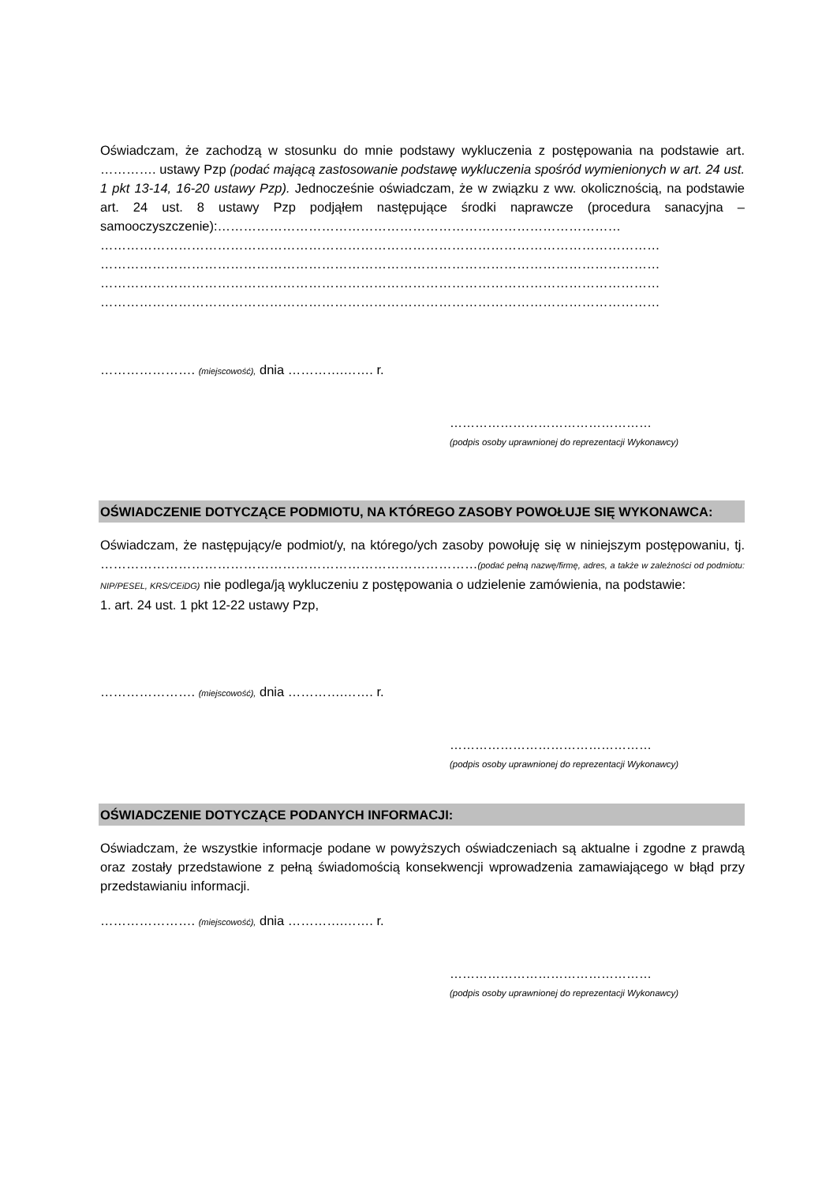Oświadczam, że zachodzą w stosunku do mnie podstawy wykluczenia z postępowania na podstawie art. …………. ustawy Pzp (podać mającą zastosowanie podstawę wykluczenia spośród wymienionych w art. 24 ust. 1 pkt 13-14, 16-20 ustawy Pzp). Jednocześnie oświadczam, że w związku z ww. okolicznością, na podstawie art. 24 ust. 8 ustawy Pzp podjąłem następujące środki naprawcze (procedura sanacyjna – samooczyszczenie):…………………………………………………………………………………
…………………………………………………………………………………………………………………
…………………………………………………………………………………………………………………
…………………………………………………………………………………………………………………
…………………………………………………………………………………………………………………
…………………. (miejscowość), dnia ………….……. r.
…………………………………………
(podpis osoby uprawnionej do reprezentacji Wykonawcy)
OŚWIADCZENIE DOTYCZĄCE PODMIOTU, NA KTÓREGO ZASOBY POWOŁUJE SIĘ WYKONAWCA:
Oświadczam, że następujący/e podmiot/y, na którego/ych zasoby powołuję się w niniejszym postępowaniu, tj. ……………………………………………………………………………(podać pełną nazwę/firmę, adres, a także w zależności od podmiotu: NIP/PESEL, KRS/CEiDG) nie podlega/ją wykluczeniu z postępowania o udzielenie zamówienia, na podstawie:
1. art. 24 ust. 1 pkt 12-22 ustawy Pzp,
…………………. (miejscowość), dnia ………….……. r.
…………………………………………
(podpis osoby uprawnionej do reprezentacji Wykonawcy)
OŚWIADCZENIE DOTYCZĄCE PODANYCH INFORMACJI:
Oświadczam, że wszystkie informacje podane w powyższych oświadczeniach są aktualne i zgodne z prawdą oraz zostały przedstawione z pełną świadomością konsekwencji wprowadzenia zamawiającego w błąd przy przedstawianiu informacji.
…………………. (miejscowość), dnia ………….……. r.
…………………………………………
(podpis osoby uprawnionej do reprezentacji Wykonawcy)